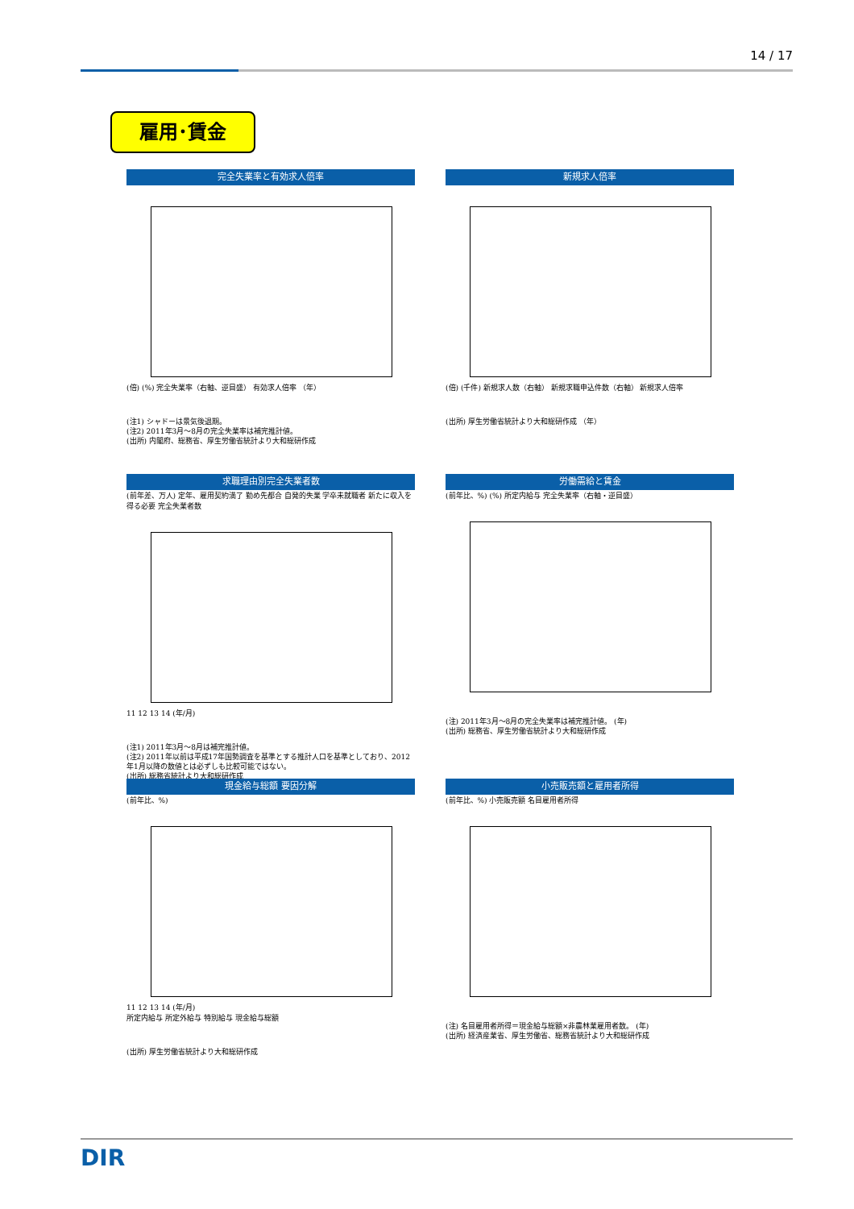14 / 17
雇用･賃金
完全失業率と有効求人倍率
(倍) (%) 完全失業率（右軸、逆目盛） 有効求人倍率 （年）
(注1) シャドーは景気後退期。
(注2) 2011年3月～8月の完全失業率は補完推計値。
(出所) 内閣府、総務省、厚生労働省統計より大和総研作成
新規求人倍率
(倍) (千件) 新規求人数（右軸） 新規求職申込件数（右軸） 新規求人倍率
(出所) 厚生労働省統計より大和総研作成 （年）
求職理由別完全失業者数
(前年差、万人) 定年、雇用契約満了 勤め先都合 自発的失業 学卒未就職者 新たに収入を得る必要 完全失業者数
11 12 13 14 (年/月)
(注1) 2011年3月～8月は補完推計値。
(注2) 2011年以前は平成17年国勢調査を基準とする推計人口を基準としており、2012年1月以降の数値とは必ずしも比較可能ではない。
(出所) 総務省統計より大和総研作成
労働需給と賃金
(前年比、%) (%) 所定内給与 完全失業率（右軸・逆目盛）
(注) 2011年3月～8月の完全失業率は補完推計値。 (年)
(出所) 総務省、厚生労働省統計より大和総研作成
現金給与総額 要因分解
(前年比、%)
11 12 13 14 (年/月)
所定内給与 所定外給与 特別給与 現金給与総額
(出所) 厚生労働省統計より大和総研作成
小売販売額と雇用者所得
(前年比、%) 小売販売額 名目雇用者所得
(注) 名目雇用者所得＝現金給与総額×非農林業雇用者数。 (年)
(出所) 経済産業省、厚生労働省、総務省統計より大和総研作成
DIR